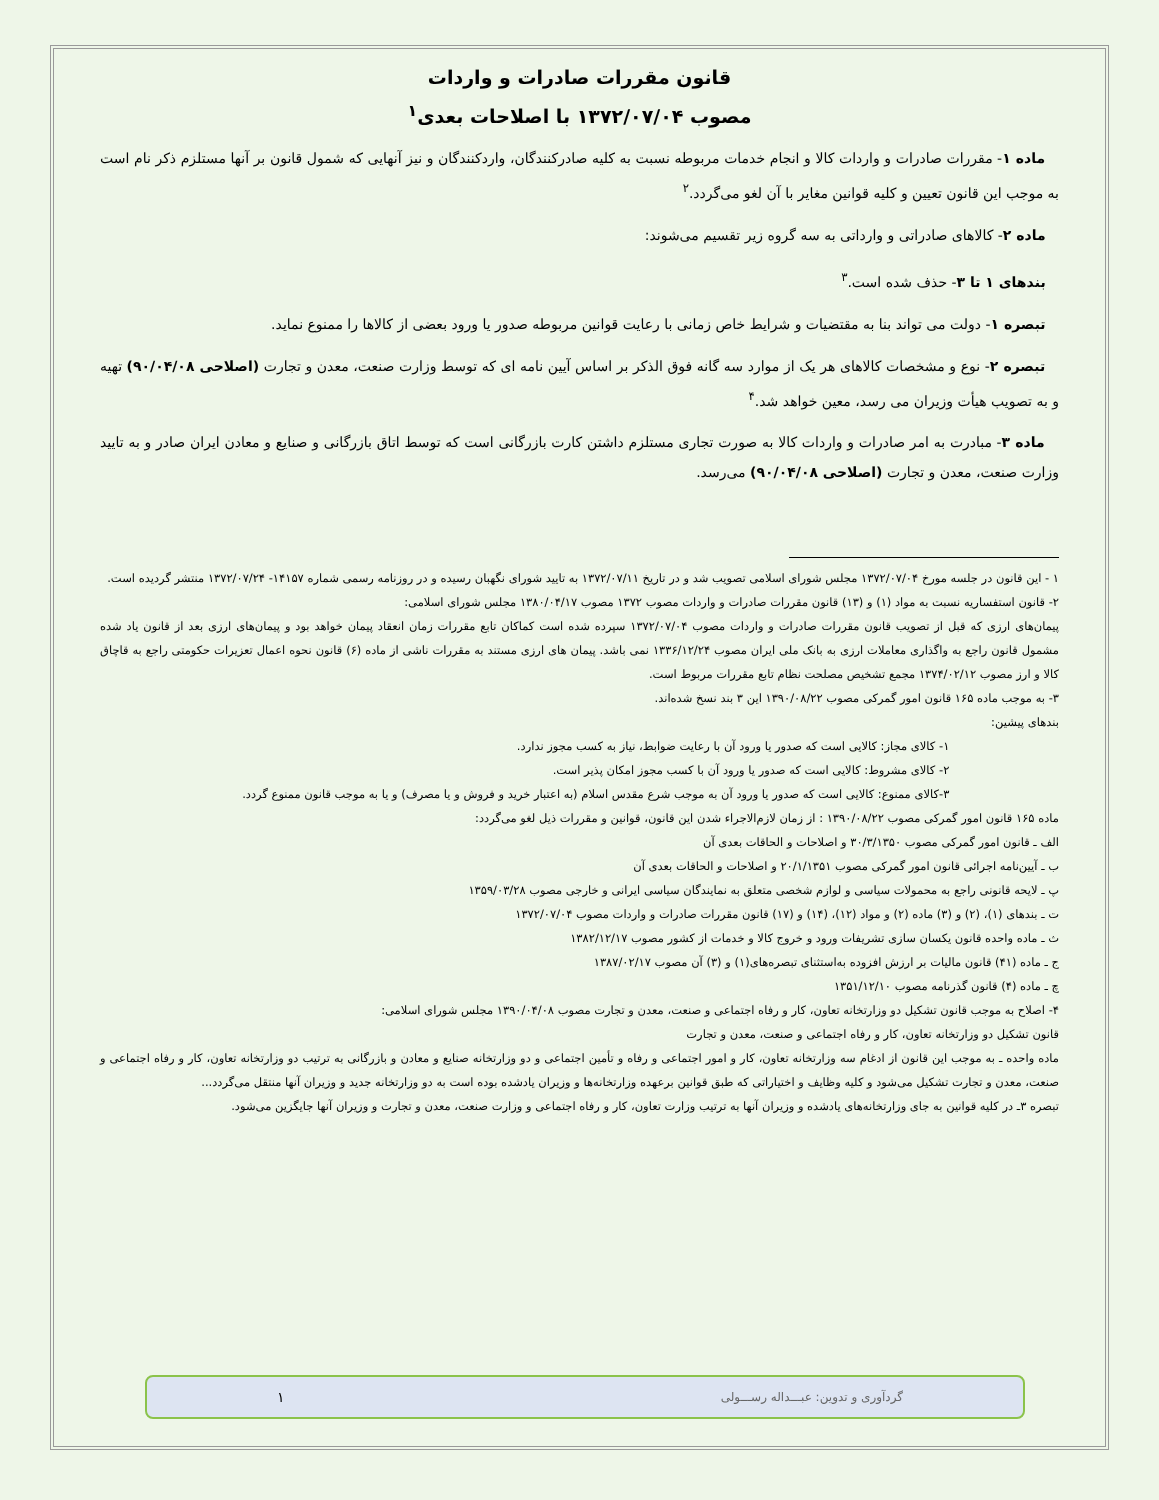قانون مقررات صادرات و واردات
مصوب ۱۳۷۲/۰۷/۰۴ با اصلاحات بعدی<sup>۱</sup>
ماده ۱- مقررات صادرات و واردات کالا و انجام خدمات مربوطه نسبت به کلیه صادرکنندگان، واردکنندگان و نیز آنهایی که شمول قانون بر آنها مستلزم ذکر نام است به موجب این قانون تعیین و کلیه قوانین مغایر با آن لغو می‌گردد.<sup>۲</sup>
ماده ۲- کالاهای صادراتی و وارداتی به سه گروه زیر تقسیم می‌شوند:
بندهای ۱ تا ۳- حذف شده است.<sup>۳</sup>
تبصره ۱- دولت می تواند بنا به مقتضیات و شرایط خاص زمانی با رعایت قوانین مربوطه صدور یا ورود بعضی از کالاها را ممنوع نماید.
تبصره ۲- نوع و مشخصات کالاهای هر یک از موارد سه گانه فوق الذکر بر اساس آیین نامه ای که توسط وزارت صنعت، معدن و تجارت (اصلاحی ۹۰/۰۴/۰۸) تهیه و به تصویب هیأت وزیران می رسد، معین خواهد شد.<sup>۴</sup>
ماده ۳- مبادرت به امر صادرات و واردات کالا به صورت تجاری مستلزم داشتن کارت بازرگانی است که توسط اتاق بازرگانی و صنایع و معادن ایران صادر و به تایید وزارت صنعت، معدن و تجارت (اصلاحی ۹۰/۰۴/۰۸) می‌رسد.
۱ - این قانون در جلسه مورخ ۱۳۷۲/۰۷/۰۴ مجلس شورای اسلامی تصویب شد و در تاریخ ۱۳۷۲/۰۷/۱۱ به تایید شورای نگهبان رسیده و در روزنامه رسمی شماره ۱۴۱۵۷- ۱۳۷۲/۰۷/۲۴ منتشر گردیده است.
۲- قانون استفساریه نسبت به مواد (۱) و (۱۳) قانون مقررات صادرات و واردات مصوب ۱۳۷۲ مصوب ۱۳۸۰/۰۴/۱۷ مجلس شورای اسلامی:
پیمان‌های ارزی که قبل از تصویب قانون مقررات صادرات و واردات مصوب ۱۳۷۲/۰۷/۰۴ سپرده شده است کماکان تابع مقررات زمان انعقاد پیمان خواهد بود و پیمان‌های ارزی بعد از قانون یاد شده مشمول قانون راجع به واگذاری معاملات ارزی به بانک ملی ایران مصوب ۱۳۳۶/۱۲/۲۴ نمی باشد. پیمان های ارزی مستند به مقررات ناشی از ماده (۶) قانون نحوه اعمال تعزیرات حکومتی راجع به قاچاق کالا و ارز مصوب ۱۳۷۴/۰۲/۱۲ مجمع تشخیص مصلحت نظام تابع مقررات مربوط است.
۳- به موجب ماده ۱۶۵ قانون امور گمرکی مصوب ۱۳۹۰/۰۸/۲۲ این ۳ بند نسخ شده‌اند.
بندهای پیشین:
۱- کالای مجاز: کالایی است که صدور یا ورود آن با رعایت ضوابط، نیاز به کسب مجوز ندارد.
۲- کالای مشروط: کالایی است که صدور یا ورود آن با کسب مجوز امکان پذیر است.
۳-کالای ممنوع: کالایی است که صدور یا ورود آن به موجب شرع مقدس اسلام (به اعتبار خرید و فروش و یا مصرف) و یا به موجب قانون ممنوع گردد.
ماده ۱۶۵ قانون امور گمرکی مصوب ۱۳۹۰/۰۸/۲۲ : از زمان لازم‌الاجراء شدن این قانون، قوانین و مقررات ذیل لغو می‌گردد:
الف ـ قانون امور گمرکی مصوب ۳۰/۳/۱۳۵۰ و اصلاحات و الحاقات بعدی آن
ب ـ آیین‌نامه اجرائی قانون امور گمرکی مصوب ۲۰/۱/۱۳۵۱ و اصلاحات و الحاقات بعدی آن
پ ـ لایحه قانونی راجع به محمولات سیاسی و لوازم شخصی متعلق به نمایندگان سیاسی ایرانی و خارجی مصوب ۱۳۵۹/۰۳/۲۸
ت ـ بندهای (۱)، (۲) و (۳) ماده (۲) و مواد (۱۲)، (۱۴) و (۱۷) قانون مقررات صادرات و واردات مصوب ۱۳۷۲/۰۷/۰۴
ث ـ ماده واحده قانون یکسان سازی تشریفات ورود و خروج کالا و خدمات از کشور مصوب ۱۳۸۲/۱۲/۱۷
ج ـ ماده (۴۱) قانون مالیات بر ارزش افزوده به‌استثنای تبصره‌های(۱) و (۳) آن مصوب ۱۳۸۷/۰۲/۱۷
چ ـ ماده (۴) قانون گذرنامه مصوب ۱۳۵۱/۱۲/۱۰
۴- اصلاح به موجب قانون تشکیل دو وزارتخانه تعاون، کار و رفاه اجتماعی و صنعت، معدن و تجارت مصوب ۱۳۹۰/۰۴/۰۸ مجلس شورای اسلامی:
قانون تشکیل دو وزارتخانه تعاون، کار و رفاه اجتماعی و صنعت، معدن و تجارت
ماده واحده ـ به موجب این قانون از ادغام سه وزارتخانه تعاون، کار و امور اجتماعی و رفاه و تأمین اجتماعی و دو وزارتخانه صنایع و معادن و بازرگانی به ترتیب دو وزارتخانه تعاون، کار و رفاه اجتماعی و صنعت، معدن و تجارت تشکیل می‌شود و کلیه وظایف و اختیاراتی که طبق قوانین برعهده وزارتخانه‌ها و وزیران یادشده بوده است به دو وزارتخانه جدید و وزیران آنها منتقل می‌گردد...
تبصره ۳ـ در کلیه قوانین به جای وزارتخانه‌های یادشده و وزیران آنها به ترتیب وزارت تعاون، کار و رفاه اجتماعی و وزارت صنعت، معدن و تجارت و وزیران آنها جایگزین می‌شود.
گردآوری و تدوین: عبـــداله رســـولی ۱